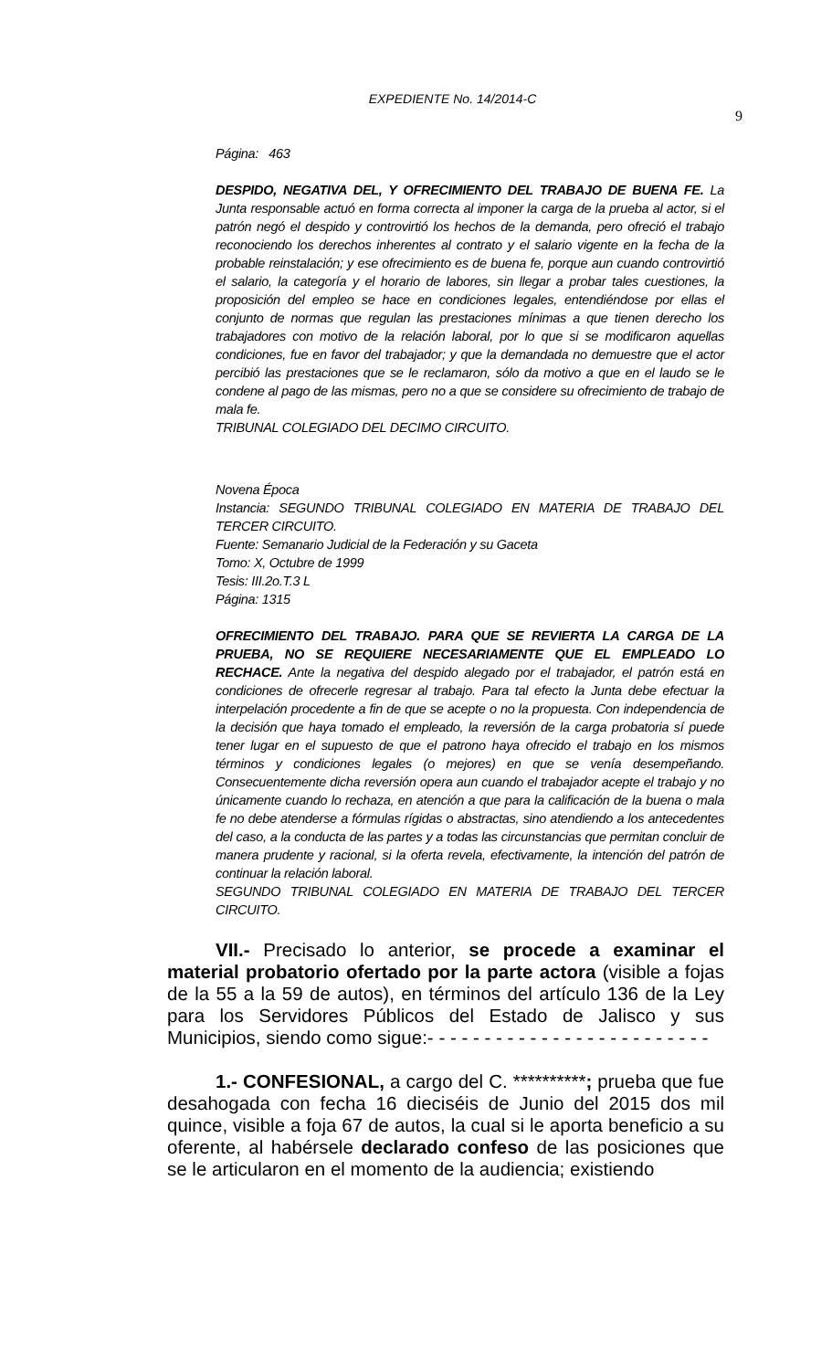EXPEDIENTE No. 14/2014-C
9
Página: 463
DESPIDO, NEGATIVA DEL, Y OFRECIMIENTO DEL TRABAJO DE BUENA FE. La Junta responsable actuó en forma correcta al imponer la carga de la prueba al actor, si el patrón negó el despido y controvirtió los hechos de la demanda, pero ofreció el trabajo reconociendo los derechos inherentes al contrato y el salario vigente en la fecha de la probable reinstalación; y ese ofrecimiento es de buena fe, porque aun cuando controvirtió el salario, la categoría y el horario de labores, sin llegar a probar tales cuestiones, la proposición del empleo se hace en condiciones legales, entendiéndose por ellas el conjunto de normas que regulan las prestaciones mínimas a que tienen derecho los trabajadores con motivo de la relación laboral, por lo que si se modificaron aquellas condiciones, fue en favor del trabajador; y que la demandada no demuestre que el actor percibió las prestaciones que se le reclamaron, sólo da motivo a que en el laudo se le condene al pago de las mismas, pero no a que se considere su ofrecimiento de trabajo de mala fe.
TRIBUNAL COLEGIADO DEL DECIMO CIRCUITO.
Novena Época
Instancia: SEGUNDO TRIBUNAL COLEGIADO EN MATERIA DE TRABAJO DEL TERCER CIRCUITO.
Fuente: Semanario Judicial de la Federación y su Gaceta
Tomo: X, Octubre de 1999
Tesis: III.2o.T.3 L
Página: 1315
OFRECIMIENTO DEL TRABAJO. PARA QUE SE REVIERTA LA CARGA DE LA PRUEBA, NO SE REQUIERE NECESARIAMENTE QUE EL EMPLEADO LO RECHACE. Ante la negativa del despido alegado por el trabajador, el patrón está en condiciones de ofrecerle regresar al trabajo. Para tal efecto la Junta debe efectuar la interpelación procedente a fin de que se acepte o no la propuesta. Con independencia de la decisión que haya tomado el empleado, la reversión de la carga probatoria sí puede tener lugar en el supuesto de que el patrono haya ofrecido el trabajo en los mismos términos y condiciones legales (o mejores) en que se venía desempeñando. Consecuentemente dicha reversión opera aun cuando el trabajador acepte el trabajo y no únicamente cuando lo rechaza, en atención a que para la calificación de la buena o mala fe no debe atenderse a fórmulas rígidas o abstractas, sino atendiendo a los antecedentes del caso, a la conducta de las partes y a todas las circunstancias que permitan concluir de manera prudente y racional, si la oferta revela, efectivamente, la intención del patrón de continuar la relación laboral.
SEGUNDO TRIBUNAL COLEGIADO EN MATERIA DE TRABAJO DEL TERCER CIRCUITO.
VII.- Precisado lo anterior, se procede a examinar el material probatorio ofertado por la parte actora (visible a fojas de la 55 a la 59 de autos), en términos del artículo 136 de la Ley para los Servidores Públicos del Estado de Jalisco y sus Municipios, siendo como sigue:- - - - - - - - - - - - - - - - - - - - - - - - -
1.- CONFESIONAL, a cargo del C. **********; prueba que fue desahogada con fecha 16 dieciséis de Junio del 2015 dos mil quince, visible a foja 67 de autos, la cual si le aporta beneficio a su oferente, al habérsele declarado confeso de las posiciones que se le articularon en el momento de la audiencia; existiendo